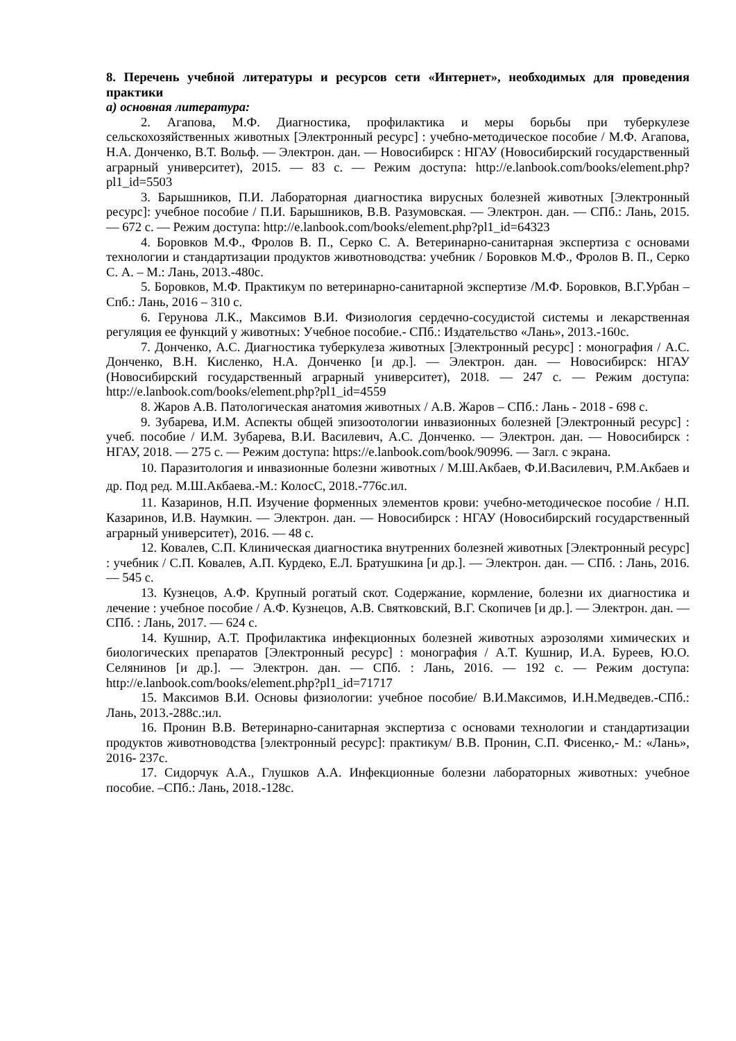8. Перечень учебной литературы и ресурсов сети «Интернет», необходимых для проведения практики
а) основная литература:
2. Агапова, М.Ф. Диагностика, профилактика и меры борьбы при туберкулезе сельскохозяйственных животных [Электронный ресурс] : учебно-методическое пособие / М.Ф. Агапова, Н.А. Донченко, В.Т. Вольф. — Электрон. дан. — Новосибирск : НГАУ (Новосибирский государственный аграрный университет), 2015. — 83 с. — Режим доступа: http://e.lanbook.com/books/element.php?pl1_id=5503
3. Барышников, П.И. Лабораторная диагностика вирусных болезней животных [Электронный ресурс]: учебное пособие / П.И. Барышников, В.В. Разумовская. — Электрон. дан. — СПб.: Лань, 2015. — 672 с. — Режим доступа: http://e.lanbook.com/books/element.php?pl1_id=64323
4. Боровков М.Ф., Фролов В. П., Серко С. А. Ветеринарно-санитарная экспертиза с основами технологии и стандартизации продуктов животноводства: учебник / Боровков М.Ф., Фролов В. П., Серко С. А. – М.: Лань, 2013.-480с.
5. Боровков, М.Ф. Практикум по ветеринарно-санитарной экспертизе /М.Ф. Боровков, В.Г.Урбан – Спб.: Лань, 2016 – 310 с.
6. Герунова Л.К., Максимов В.И. Физиология сердечно-сосудистой системы и лекарственная регуляция ее функций у животных: Учебное пособие.- СПб.: Издательство «Лань», 2013.-160с.
7. Донченко, А.С. Диагностика туберкулеза животных [Электронный ресурс] : монография / А.С. Донченко, В.Н. Кисленко, Н.А. Донченко [и др.]. — Электрон. дан. — Новосибирск: НГАУ (Новосибирский государственный аграрный университет), 2018. — 247 с. — Режим доступа: http://e.lanbook.com/books/element.php?pl1_id=4559
8. Жаров А.В. Патологическая анатомия животных / А.В. Жаров – СПб.: Лань - 2018 - 698 с.
9. Зубарева, И.М. Аспекты общей эпизоотологии инвазионных болезней [Электронный ресурс] : учеб. пособие / И.М. Зубарева, В.И. Василевич, А.С. Донченко. — Электрон. дан. — Новосибирск : НГАУ, 2018. — 275 с. — Режим доступа: https://e.lanbook.com/book/90996. — Загл. с экрана.
10. Паразитология и инвазионные болезни животных / М.Ш.Акбаев, Ф.И.Василевич, Р.М.Акбаев и др. Под ред. М.Ш.Акбаева.-М.: КолосС, 2018.-776с.ил.
11. Казаринов, Н.П. Изучение форменных элементов крови: учебно-методическое пособие / Н.П. Казаринов, И.В. Наумкин. — Электрон. дан. — Новосибирск : НГАУ (Новосибирский государственный аграрный университет), 2016. — 48 с.
12. Ковалев, С.П. Клиническая диагностика внутренних болезней животных [Электронный ресурс] : учебник / С.П. Ковалев, А.П. Курдеко, Е.Л. Братушкина [и др.]. — Электрон. дан. — СПб. : Лань, 2016. — 545 с.
13. Кузнецов, А.Ф. Крупный рогатый скот. Содержание, кормление, болезни их диагностика и лечение : учебное пособие / А.Ф. Кузнецов, А.В. Святковский, В.Г. Скопичев [и др.]. — Электрон. дан. — СПб. : Лань, 2017. — 624 с.
14. Кушнир, А.Т. Профилактика инфекционных болезней животных аэрозолями химических и биологических препаратов [Электронный ресурс] : монография / А.Т. Кушнир, И.А. Буреев, Ю.О. Селянинов [и др.]. — Электрон. дан. — СПб. : Лань, 2016. — 192 с. — Режим доступа: http://e.lanbook.com/books/element.php?pl1_id=71717
15. Максимов В.И. Основы физиологии: учебное пособие/ В.И.Максимов, И.Н.Медведев.-СПб.: Лань, 2013.-288с.:ил.
16. Пронин В.В. Ветеринарно-санитарная экспертиза с основами технологии и стандартизации продуктов животноводства [электронный ресурс]: практикум/ В.В. Пронин, С.П. Фисенко,- М.: «Лань», 2016- 237с.
17. Сидорчук А.А., Глушков А.А. Инфекционные болезни лабораторных животных: учебное пособие. –СПб.: Лань, 2018.-128с.